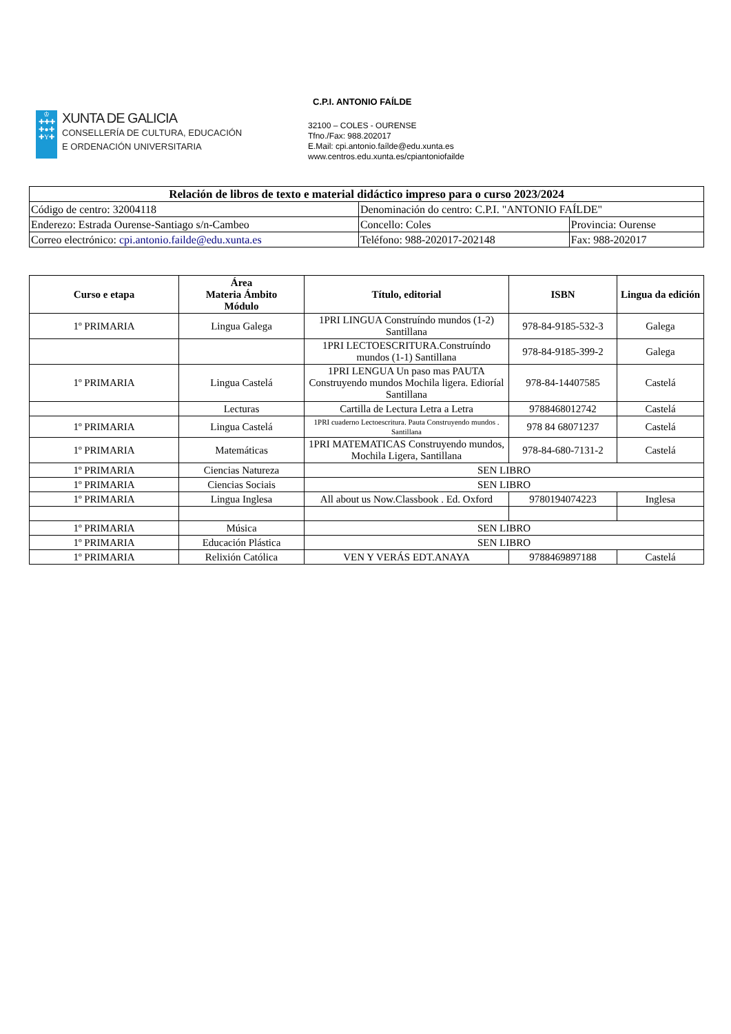♔
✚✚✚
✚●✚
✚Y✚
XUNTA DE GALICIA
CONSELLERÍA DE CULTURA, EDUCACIÓN
E ORDENACIÓN UNIVERSITARIA
C.P.I. ANTONIO FAÍLDE
32100 – COLES - OURENSE
Tfno./Fax: 988.202017
E.Mail: cpi.antonio.faílde@edu.xunta.es
www.centros.edu.xunta.es/cpiantoniofailde
| Relación de libros de texto e material didáctico impreso para o curso 2023/2024 | | |
| Código de centro: 32004118 | Denominación do centro: C.P.I. "ANTONIO FAÍLDE" | |
| Enderezo: Estrada Ourense-Santiago s/n-Cambeo | Concello: Coles | Provincia: Ourense |
| Correo electrónico: cpi.antonio.failde@edu.xunta.es | Teléfono: 988-202017-202148 | Fax: 988-202017 |
| Curso e etapa | Área Materia Ámbito Módulo | Título, editorial | ISBN | Lingua da edición |
| --- | --- | --- | --- | --- |
| 1º PRIMARIA | Lingua Galega | 1PRI LINGUA Construíndo mundos (1-2) Santillana | 978-84-9185-532-3 | Galega |
| | | 1PRI LECTOESCRITURA.Construíndo mundos (1-1) Santillana | 978-84-9185-399-2 | Galega |
| 1º PRIMARIA | Lingua Castelá | 1PRI LENGUA Un paso mas PAUTA Construyendo mundos Mochila ligera. Edioríal Santillana | 978-84-14407585 | Castelá |
| | Lecturas | Cartilla de Lectura Letra a Letra | 9788468012742 | Castelá |
| 1º PRIMARIA | Lingua Castelá | 1PRI cuaderno Lectoescritura. Pauta Construyendo mundos . Santillana | 978 84 68071237 | Castelá |
| 1º PRIMARIA | Matemáticas | 1PRI MATEMATICAS Construyendo mundos, Mochila Ligera, Santillana | 978-84-680-7131-2 | Castelá |
| 1º PRIMARIA | Ciencias Natureza | SEN LIBRO | | |
| 1º PRIMARIA | Ciencias Sociais | SEN LIBRO | | |
| 1º PRIMARIA | Lingua Inglesa | All about us Now.Classbook . Ed. Oxford | 9780194074223 | Inglesa |
| 1º PRIMARIA | Música | SEN LIBRO | | |
| 1º PRIMARIA | Educación Plástica | SEN LIBRO | | |
| 1º PRIMARIA | Relixión Católica | VEN Y VERÁS EDT.ANAYA | 9788469897188 | Castelá |